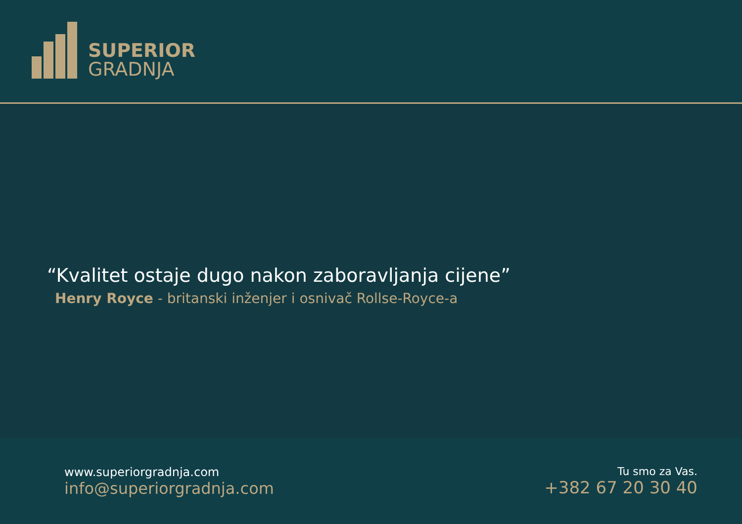SUPERIOR
GRADNJA
“Kvalitet ostaje dugo nakon zaboravljanja cijene”
Henry Royce - britanski inženjer i osnivač Rollse-Royce-a
www.superiorgradnja.com
info@superiorgradnja.com
Tu smo za Vas.
+382 67 20 30 40